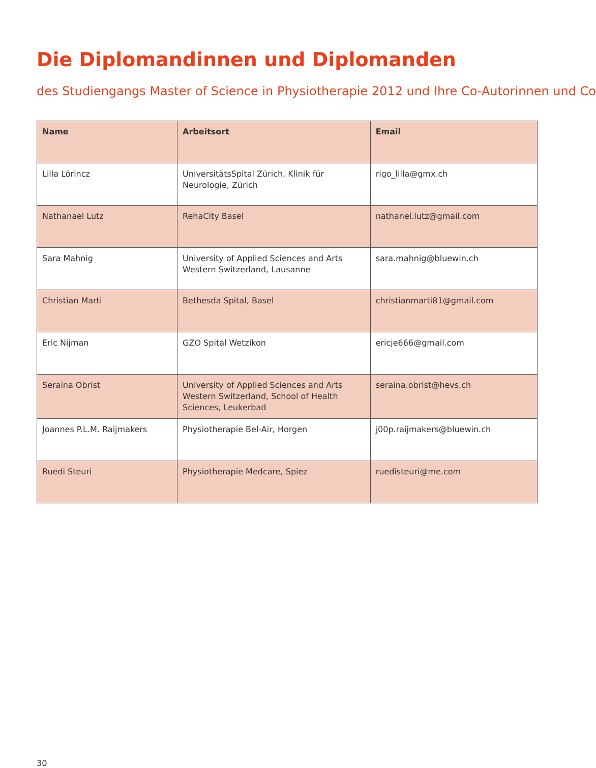Die Diplomandinnen und Diplomanden
des Studiengangs Master of Science in Physiotherapie 2012 und Ihre Co-Autorinnen und Co
| Name | Arbeitsort | Email |
| --- | --- | --- |
| Lilla Lörincz | UniversitätsSpital Zürich, Klinik für Neurologie, Zürich | rigo_lilla@gmx.ch |
| Nathanael Lutz | RehaCity Basel | nathanel.lutz@gmail.com |
| Sara Mahnig | University of Applied Sciences and Arts Western Switzerland, Lausanne | sara.mahnig@bluewin.ch |
| Christian Marti | Bethesda Spital, Basel | christianmarti81@gmail.com |
| Eric Nijman | GZO Spital Wetzikon | ericje666@gmail.com |
| Seraina Obrist | University of Applied Sciences and Arts Western Switzerland, School of Health Sciences, Leukerbad | seraina.obrist@hevs.ch |
| Joannes P.L.M. Raijmakers | Physiotherapie Bel-Air, Horgen | j00p.raijmakers@bluewin.ch |
| Ruedi Steuri | Physiotherapie Medcare, Spiez | ruedisteuri@me.com |
30